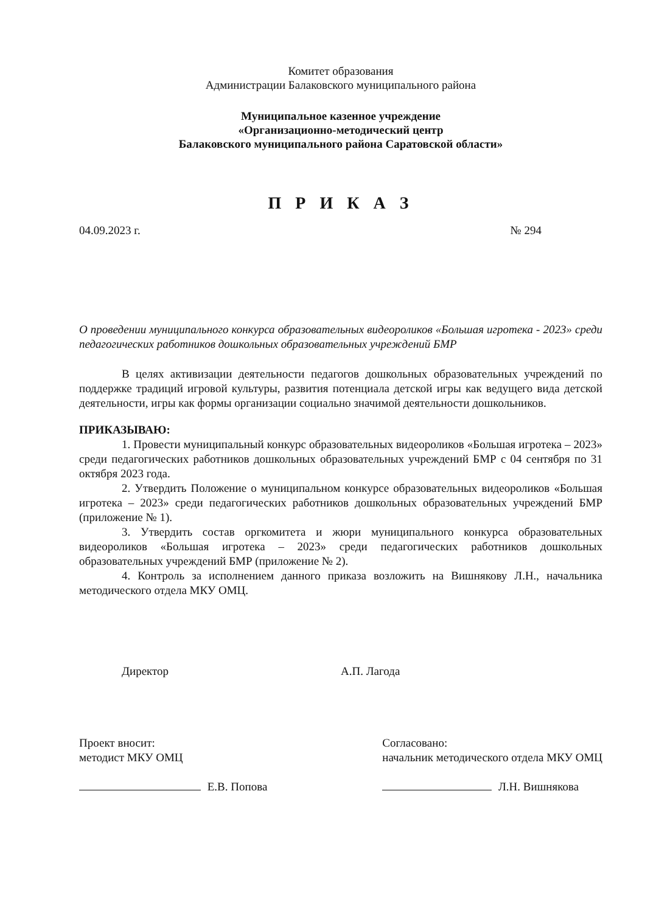Комитет образования
Администрации Балаковского муниципального района
Муниципальное казенное учреждение
«Организационно-методический центр
Балаковского муниципального района Саратовской области»
П Р И К А З
04.09.2023 г. № 294
О проведении муниципального конкурса образовательных видеороликов «Большая игротека - 2023» среди педагогических работников дошкольных образовательных учреждений БМР
В целях активизации деятельности педагогов дошкольных образовательных учреждений по поддержке традиций игровой культуры, развития потенциала детской игры как ведущего вида детской деятельности, игры как формы организации социально значимой деятельности дошкольников.
ПРИКАЗЫВАЮ:
1. Провести муниципальный конкурс образовательных видеороликов «Большая игротека – 2023» среди педагогических работников дошкольных образовательных учреждений БМР с 04 сентября по 31 октября 2023 года.
2. Утвердить Положение о муниципальном конкурсе образовательных видеороликов «Большая игротека – 2023» среди педагогических работников дошкольных образовательных учреждений БМР (приложение № 1).
3. Утвердить состав оргкомитета и жюри муниципального конкурса образовательных видеороликов «Большая игротека – 2023» среди педагогических работников дошкольных образовательных учреждений БМР (приложение № 2).
4. Контроль за исполнением данного приказа возложить на Вишнякову Л.Н., начальника методического отдела МКУ ОМЦ.
Директор А.П. Лагода
Проект вносит:
методист МКУ ОМЦ
Е.В. Попова
Согласовано:
начальник методического отдела МКУ ОМЦ
Л.Н. Вишнякова